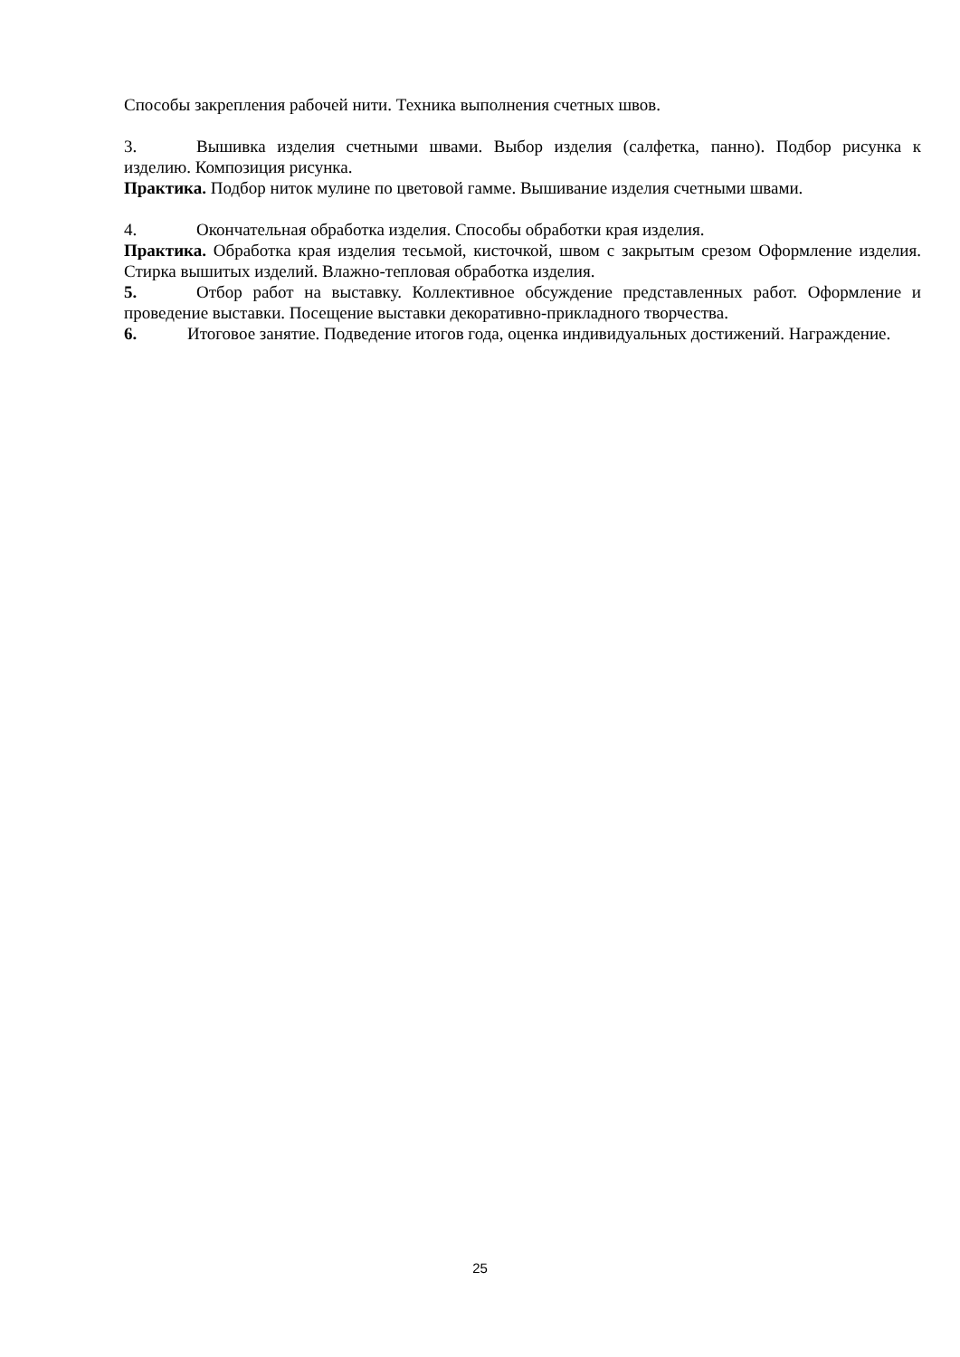Способы закрепления рабочей нити. Техника выполнения счетных швов.
3. Вышивка изделия счетными швами. Выбор изделия (салфетка, панно). Подбор рисунка к изделию. Композиция рисунка.
Практика. Подбор ниток мулине по цветовой гамме. Вышивание изделия счетными швами.
4. Окончательная обработка изделия. Способы обработки края изделия.
Практика. Обработка края изделия тесьмой, кисточкой, швом с закрытым срезом Оформление изделия. Стирка вышитых изделий. Влажно-тепловая обработка изделия.
5. Отбор работ на выставку. Коллективное обсуждение представленных работ. Оформление и проведение выставки. Посещение выставки декоративно-прикладного творчества.
6. Итоговое занятие. Подведение итогов года, оценка индивидуальных достижений. Награждение.
25